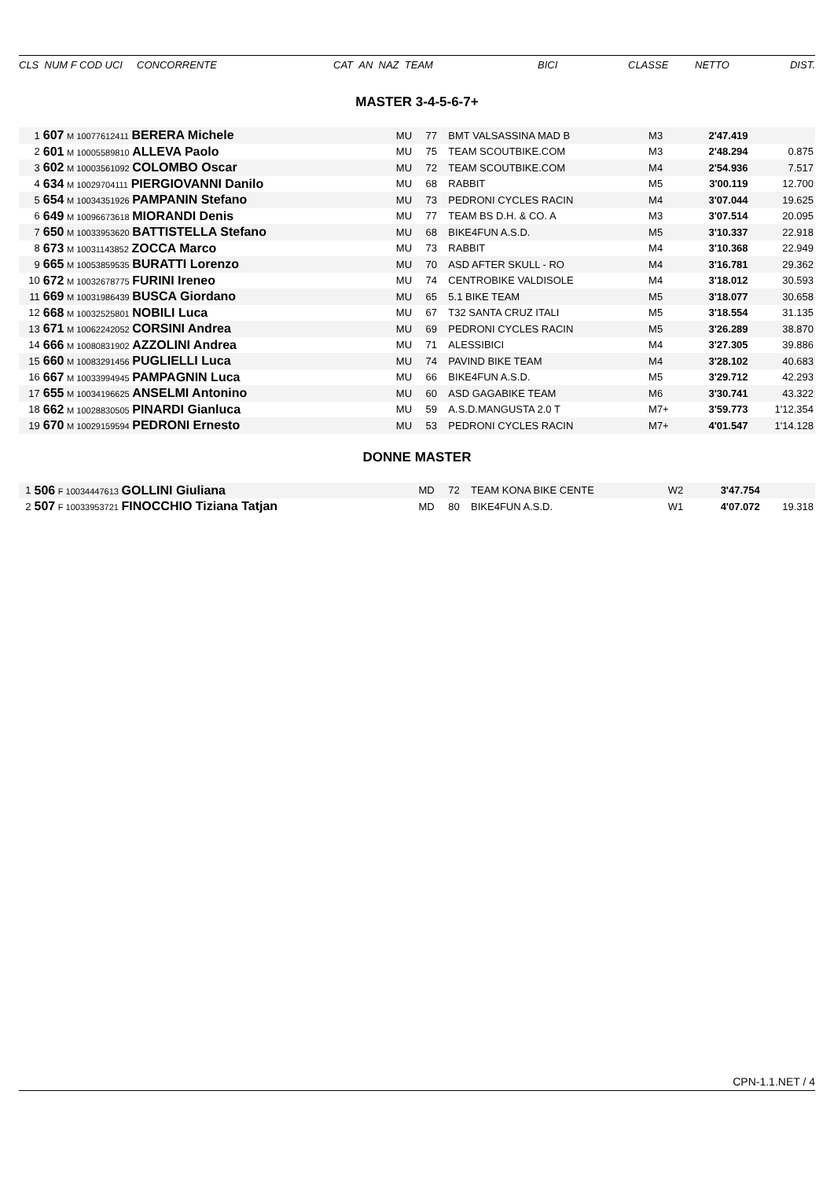| CLS NUM F COD UCI CONCORRENTE | CAT AN NAZ TEAM | BICI | CLASSE | NETTO | DIST. |
| --- | --- | --- | --- | --- | --- |
MASTER 3-4-5-6-7+
| 1 | 607 M 10077612411 BERERA Michele | MU | 77 | BMT VALSASSINA MAD B | M3 | 2'47.419 | |
| 2 | 601 M 10005589810 ALLEVA Paolo | MU | 75 | TEAM SCOUTBIKE.COM | M3 | 2'48.294 | 0.875 |
| 3 | 602 M 10003561092 COLOMBO Oscar | MU | 72 | TEAM SCOUTBIKE.COM | M4 | 2'54.936 | 7.517 |
| 4 | 634 M 10029704111 PIERGIOVANNI Danilo | MU | 68 | RABBIT | M5 | 3'00.119 | 12.700 |
| 5 | 654 M 10034351926 PAMPANIN Stefano | MU | 73 | PEDRONI CYCLES RACIN | M4 | 3'07.044 | 19.625 |
| 6 | 649 M 10096673618 MIORANDI Denis | MU | 77 | TEAM BS D.H. & CO. A | M3 | 3'07.514 | 20.095 |
| 7 | 650 M 10033953620 BATTISTELLA Stefano | MU | 68 | BIKE4FUN A.S.D. | M5 | 3'10.337 | 22.918 |
| 8 | 673 M 10031143852 ZOCCA Marco | MU | 73 | RABBIT | M4 | 3'10.368 | 22.949 |
| 9 | 665 M 10053859535 BURATTI Lorenzo | MU | 70 | ASD AFTER SKULL - RO | M4 | 3'16.781 | 29.362 |
| 10 | 672 M 10032678775 FURINI Ireneo | MU | 74 | CENTROBIKE VALDISOLE | M4 | 3'18.012 | 30.593 |
| 11 | 669 M 10031986439 BUSCA Giordano | MU | 65 | 5.1 BIKE TEAM | M5 | 3'18.077 | 30.658 |
| 12 | 668 M 10032525801 NOBILI Luca | MU | 67 | T32 SANTA CRUZ ITALI | M5 | 3'18.554 | 31.135 |
| 13 | 671 M 10062242052 CORSINI Andrea | MU | 69 | PEDRONI CYCLES RACIN | M5 | 3'26.289 | 38.870 |
| 14 | 666 M 10080831902 AZZOLINI Andrea | MU | 71 | ALESSIBICI | M4 | 3'27.305 | 39.886 |
| 15 | 660 M 10083291456 PUGLIELLI Luca | MU | 74 | PAVIND BIKE TEAM | M4 | 3'28.102 | 40.683 |
| 16 | 667 M 10033994945 PAMPAGNIN Luca | MU | 66 | BIKE4FUN A.S.D. | M5 | 3'29.712 | 42.293 |
| 17 | 655 M 10034196625 ANSELMI Antonino | MU | 60 | ASD GAGABIKE TEAM | M6 | 3'30.741 | 43.322 |
| 18 | 662 M 10028830505 PINARDI Gianluca | MU | 59 | A.S.D.MANGUSTA 2.0 T | M7+ | 3'59.773 | 1'12.354 |
| 19 | 670 M 10029159594 PEDRONI Ernesto | MU | 53 | PEDRONI CYCLES RACIN | M7+ | 4'01.547 | 1'14.128 |
DONNE MASTER
| 1 | 506 F 10034447613 GOLLINI Giuliana | MD | 72 | TEAM KONA BIKE CENTE | W2 | 3'47.754 | |
| 2 | 507 F 10033953721 FINOCCHIO Tiziana Tatjan | MD | 80 | BIKE4FUN A.S.D. | W1 | 4'07.072 | 19.318 |
CPN-1.1.NET / 4